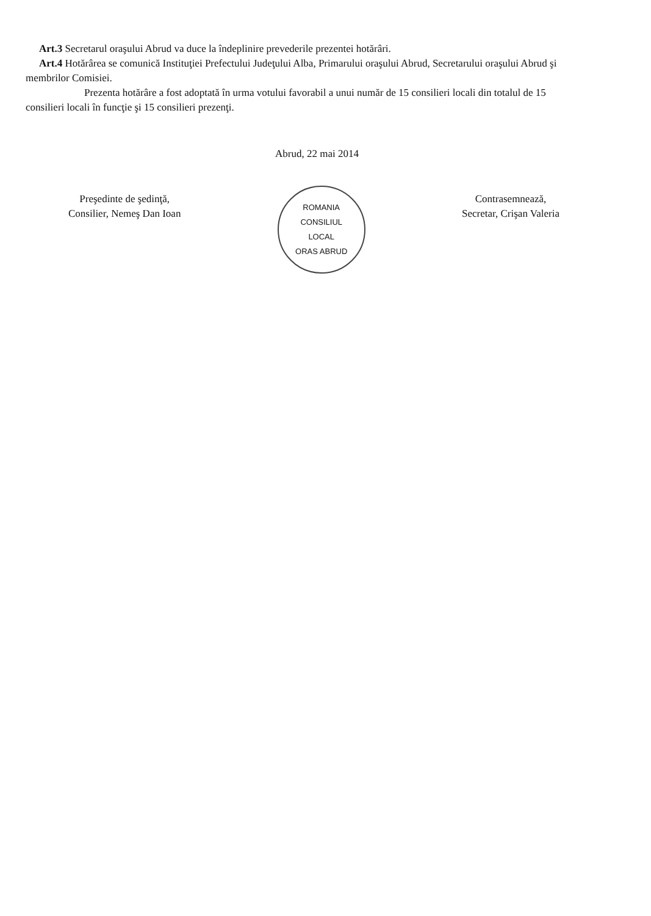Art.3 Secretarul oraşului Abrud va duce la îndeplinire prevederile prezentei hotărâri.
Art.4 Hotărârea se comunică Instituţiei Prefectului Judeţului Alba, Primarului oraşului Abrud, Secretarului oraşului Abrud şi membrilor Comisiei.
Prezenta hotărâre a fost adoptată în urma votului favorabil a unui număr de 15 consilieri locali din totalul de 15 consilieri locali în funcţie şi 15 consilieri prezenţi.
Abrud, 22 mai 2014
Preşedinte de şedinţă,
Consilier, Nemeş Dan Ioan
ROMANIA
CONSILIUL
LOCAL
ORAS ABRUD
Contrasemnează,
Secretar, Crişan Valeria